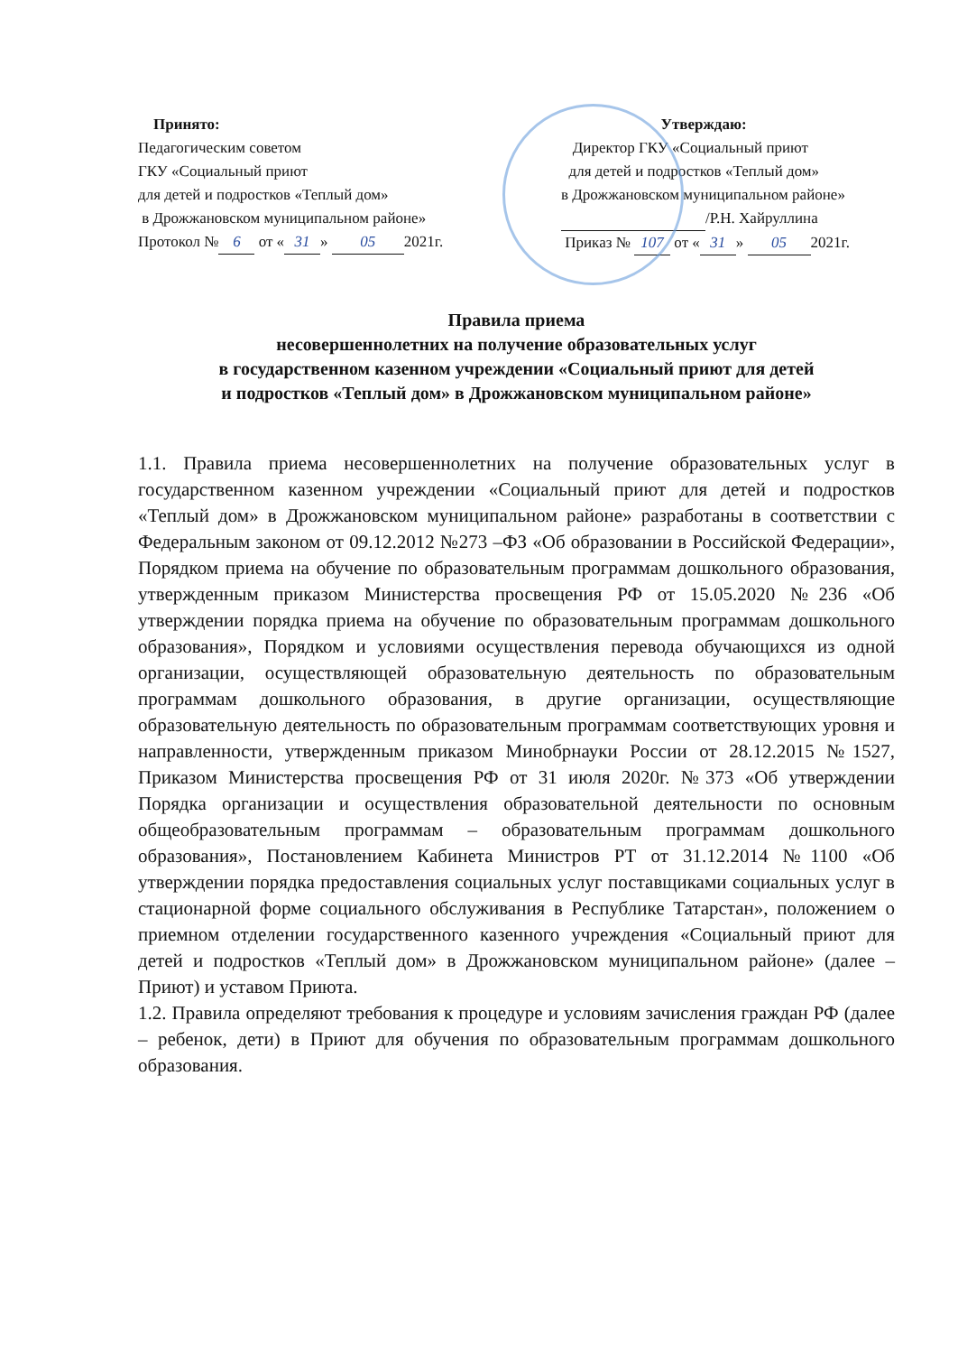Принято:
Педагогическим советом
ГКУ «Социальный приют
для детей и подростков «Теплый дом»
в Дрожжановском муниципальном районе»
Протокол № 6 от « 31 » 05 2021г.
Утверждаю:
Директор ГКУ «Социальный приют
для детей и подростков «Теплый дом»
в Дрожжановском муниципальном районе»
/Р.Н. Хайруллина
Приказ № 107 от « 31 » 05 2021г.
Правила приема
несовершеннолетних на получение образовательных услуг
в государственном казенном учреждении «Социальный приют для детей
и подростков «Теплый дом» в Дрожжановском муниципальном районе»
1.1. Правила приема несовершеннолетних на получение образовательных услуг в государственном казенном учреждении «Социальный приют для детей и подростков «Теплый дом» в Дрожжановском муниципальном районе» разработаны в соответствии с Федеральным законом от 09.12.2012 №273 –ФЗ «Об образовании в Российской Федерации», Порядком приема на обучение по образовательным программам дошкольного образования, утвержденным приказом Министерства просвещения РФ от 15.05.2020 №236 «Об утверждении порядка приема на обучение по образовательным программам дошкольного образования», Порядком и условиями осуществления перевода обучающихся из одной организации, осуществляющей образовательную деятельность по образовательным программам дошкольного образования, в другие организации, осуществляющие образовательную деятельность по образовательным программам соответствующих уровня и направленности, утвержденным приказом Минобрнауки России от 28.12.2015 №1527, Приказом Министерства просвещения РФ от 31 июля 2020г. №373 «Об утверждении Порядка организации и осуществления образовательной деятельности по основным общеобразовательным программам – образовательным программам дошкольного образования», Постановлением Кабинета Министров РТ от 31.12.2014 №1100 «Об утверждении порядка предоставления социальных услуг поставщиками социальных услуг в стационарной форме социального обслуживания в Республике Татарстан», положением о приемном отделении государственного казенного учреждения «Социальный приют для детей и подростков «Теплый дом» в Дрожжановском муниципальном районе» (далее – Приют) и уставом Приюта.
1.2. Правила определяют требования к процедуре и условиям зачисления граждан РФ (далее – ребенок, дети) в Приют для обучения по образовательным программам дошкольного образования.